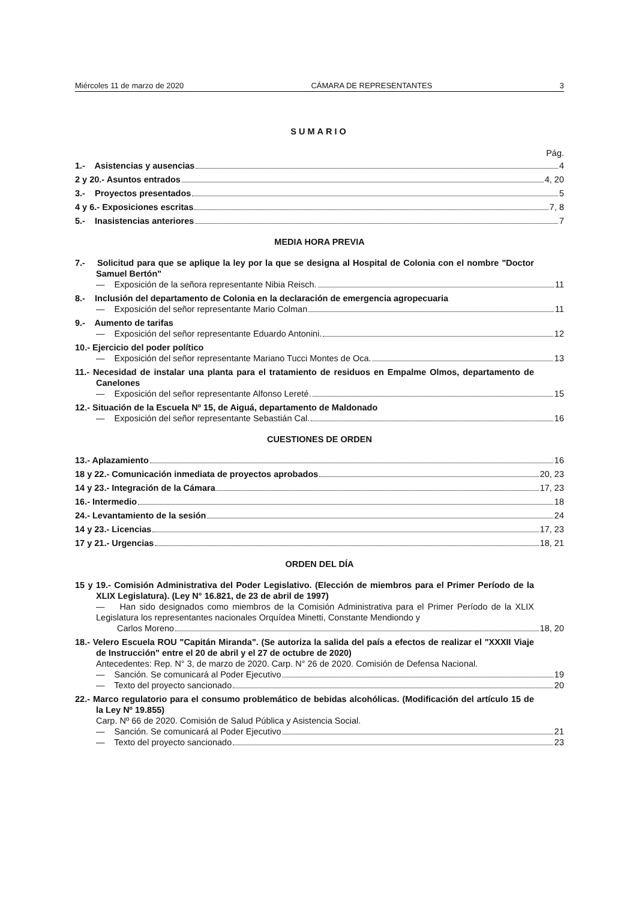Miércoles 11 de marzo de 2020 CÁMARA DE REPRESENTANTES 3
SUMARIO
Pág.
1.- Asistencias y ausencias 4
2 y 20.- Asuntos entrados 4, 20
3.- Proyectos presentados 5
4 y 6.- Exposiciones escritas 7, 8
5.- Inasistencias anteriores 7
MEDIA HORA PREVIA
7.- Solicitud para que se aplique la ley por la que se designa al Hospital de Colonia con el nombre "Doctor Samuel Bertón"
— Exposición de la señora representante Nibia Reisch. 11
8.- Inclusión del departamento de Colonia en la declaración de emergencia agropecuaria
— Exposición del señor representante Mario Colman 11
9.- Aumento de tarifas
— Exposición del señor representante Eduardo Antonini. 12
10.- Ejercicio del poder político
— Exposición del señor representante Mariano Tucci Montes de Oca. 13
11.- Necesidad de instalar una planta para el tratamiento de residuos en Empalme Olmos, departamento de Canelones
— Exposición del señor representante Alfonso Lereté. 15
12.- Situación de la Escuela Nº 15, de Aiguá, departamento de Maldonado
— Exposición del señor representante Sebastián Cal. 16
CUESTIONES DE ORDEN
13.- Aplazamiento 16
18 y 22.- Comunicación inmediata de proyectos aprobados 20, 23
14 y 23.- Integración de la Cámara 17, 23
16.- Intermedio 18
24.- Levantamiento de la sesión 24
14 y 23.- Licencias 17, 23
17 y 21.- Urgencias 18, 21
ORDEN DEL DÍA
15 y 19.- Comisión Administrativa del Poder Legislativo. (Elección de miembros para el Primer Período de la XLIX Legislatura). (Ley N° 16.821, de 23 de abril de 1997)
— Han sido designados como miembros de la Comisión Administrativa para el Primer Período de la XLIX Legislatura los representantes nacionales Orquídea Minetti, Constante Mendiondo y
Carlos Moreno 18, 20
18.- Velero Escuela ROU "Capitán Miranda". (Se autoriza la salida del país a efectos de realizar el "XXXII Viaje de Instrucción" entre el 20 de abril y el 27 de octubre de 2020)
Antecedentes: Rep. N° 3, de marzo de 2020. Carp. N° 26 de 2020. Comisión de Defensa Nacional.
— Sanción. Se comunicará al Poder Ejecutivo 19
— Texto del proyecto sancionado 20
22.- Marco regulatorio para el consumo problemático de bebidas alcohólicas. (Modificación del artículo 15 de la Ley Nº 19.855)
Carp. Nº 66 de 2020. Comisión de Salud Pública y Asistencia Social.
— Sanción. Se comunicará al Poder Ejecutivo 21
— Texto del proyecto sancionado 23